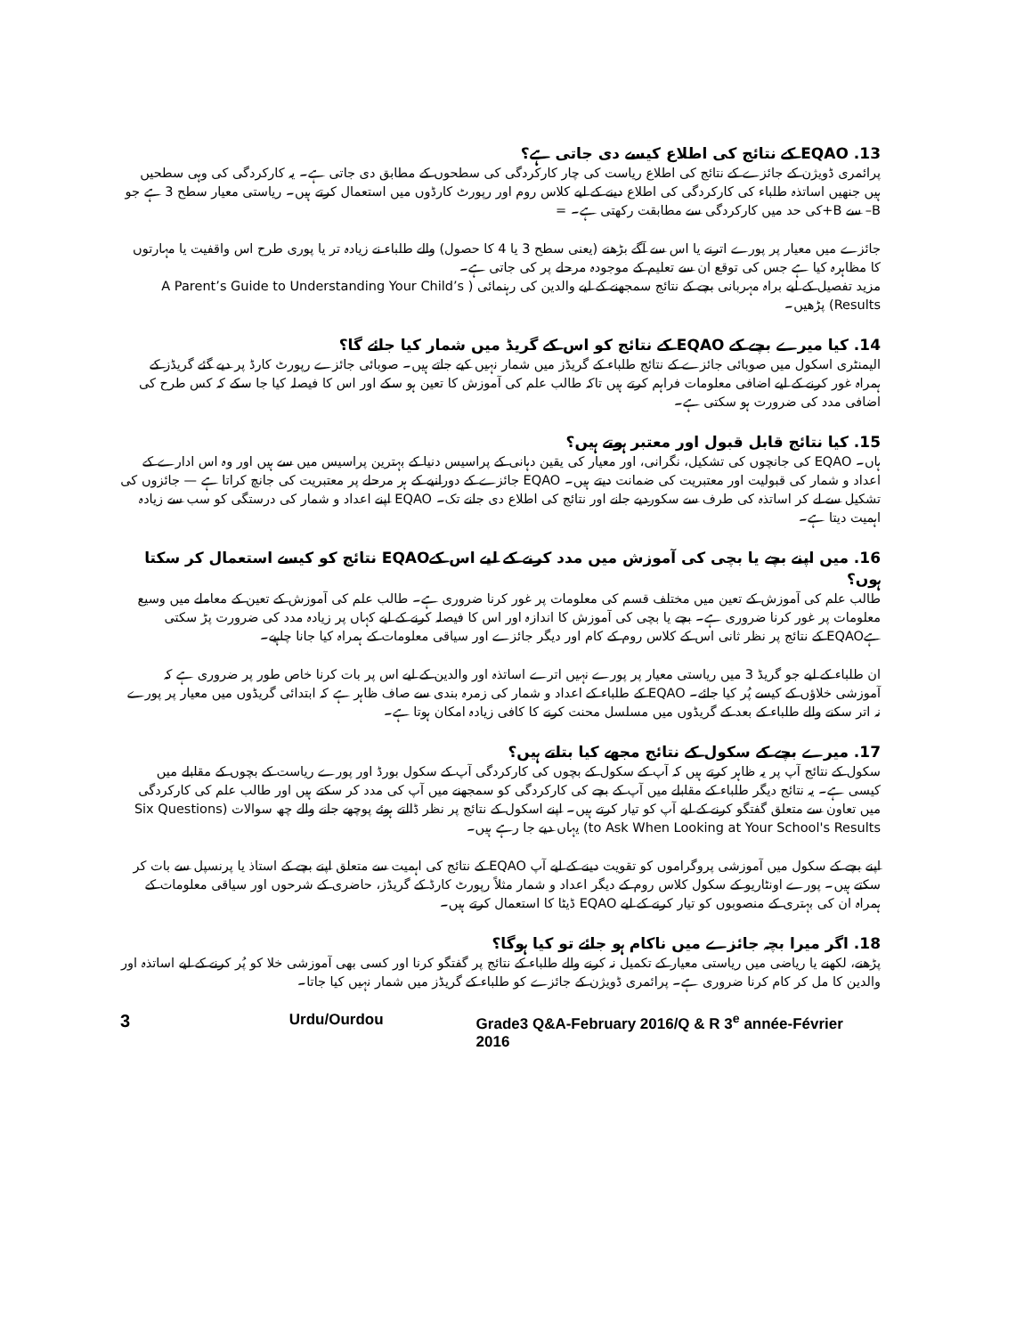13. EQAO کے نتائج کی اطلاع کیسے دی جاتی ہے؟
پرائمری ڈویژن کے جائزے کے نتائج کی اطلاع ریاست کی چار کارکردگی کی سطحوں کے مطابق دی جاتی ہے۔ یہ کارکردگی کی وہی سطحیں ہیں جنھیں اساتذہ طلباء کی کارکردگی کی اطلاع دینے کے لیے کلاس روم اور رپورٹ کارڈوں میں استعمال کرتے ہیں۔ ریاستی معیار سطح 3 ہے جو B– سے B+کی حد میں کارکردگی سے مطابقت رکھتی ہے۔ =
جائزے میں معیار پر پورے اترنے یا اس سے آگے بڑھنے (یعنی سطح 3 یا 4 کا حصول) والے طلباء نے زیادہ تر یا پوری طرح اس واقفیت یا مہارتوں کا مظاہرہ کیا ہے جس کی توقع ان سے تعلیم کے موجودہ مرحلے پر کی جاتی ہے۔
مزید تفصیل کے لیے براہ مہربانی بچے کے نتائج سمجھنے کے لیے والدین کی رہنمائی ( A Parent’s Guide to Understanding Your Child’s Results) پڑھیں۔
14. کیا میرے بچے کے EQAO کے نتائج کو اس کے گریڈ میں شمار کیا جائے گا؟
الیمنٹری اسکول میں صوبائی جائزے کے نتائج طلباء کے گریڈز میں شمار نہیں کیے جاتے ہیں۔ صوبائی جائزے رپورٹ کارڈ پر دیے گئے گریڈز کے ہمراہ غور کرنے کے لیے اضافی معلومات فراہم کرتے ہیں تاکہ طالب علم کی آموزش کا تعین ہو سکے اور اس کا فیصلہ کیا جا سکے کہ کس طرح کی اضافی مدد کی ضرورت ہو سکتی ہے۔
15. کیا نتائج قابل قبول اور معتبر ہوتے ہیں؟
ہاں۔ EQAO کی جانچوں کی تشکیل، نگرانی، اور معیار کی یقین دہانی کے پراسیس دنیا کے بہترین پراسیس میں سے ہیں اور وہ اس ادارے کے اعداد و شمار کی قبولیت اور معتبریت کی ضمانت دیتے ہیں۔ EQAO جائزے کے دورانیے کے ہر مرحلے پر معتبریت کی جانچ کراتا ہے — جائزوں کی تشکیل سے لے کر اساتذہ کی طرف سے سکوردیے جانے اور نتائج کی اطلاع دی جانے تک۔ EQAO اپنے اعداد و شمار کی درستگی کو سب سے زیادہ اہمیت دیتا ہے۔
16. میں اپنے بچے یا بچی کی آموزش میں مدد کرنے کے لیے اس کےEQAO نتائج کو کیسے استعمال کر سکتا ہوں؟
طالب علم کی آموزش کے تعین میں مختلف قسم کی معلومات پر غور کرنا ضروری ہے۔ طالب علم کی آموزش کے تعین کے معاملے میں وسیع معلومات پر غور کرنا ضروری ہے۔ بچے یا بچی کی آموزش کا اندازہ اور اس کا فیصلہ کرنے کے لیے کہاں پر زیادہ مدد کی ضرورت پڑ سکتی ہےEQAO کے نتائج پر نظر ثانی اس کے کلاس روم کے کام اور دیگر جائزے اور سیاقی معلومات کے ہمراہ کیا جانا چاہیے۔
ان طلباء کے لیے جو گریڈ 3 میں ریاستی معیار پر پورے نہیں اترے اساتذہ اور والدین کے لیے اس پر بات کرنا خاص طور پر ضروری ہے کہ آموزشی خلاؤں کے کیسے پُر کیا جائے۔ EQAO کے طلباء کے اعداد و شمار کی زمرہ بندی سے صاف ظاہر ہے کہ ابتدائی گریڈوں میں معیار پر پورے نہ اتر سکنے والے طلباء کے بعد کے گریڈوں میں مسلسل محنت کرنے کا کافی زیادہ امکان ہوتا ہے۔
17. میرے بچے کے سکول کے نتائج مجھے کیا بتاتے ہیں؟
سکول کے نتائج آپ پر یہ ظاہر کرتے ہیں کہ آپ کے سکول کے بچوں کی کارکردگی آپ کے سکول بورڈ اور پورے ریاست کے بچوں کے مقابلے میں کیسی ہے۔ یہ نتائج دیگر طلباء کے مقابلے میں آپ کے بچے کی کارکردگی کو سمجھنے میں آپ کی مدد کر سکتے ہیں اور طالب علم کی کارکردگی میں تعاون سے متعلق گفتگو کرنے کے لیے آپ کو تیار کرتے ہیں۔ اپنے اسکول کے نتائج پر نظر ڈالتے ہوئے پوچھے جانے والے چھ سوالات (Six Questions to Ask When Looking at Your School's Results) یہاں دیے جا رہے ہیں۔
اپنے بچے کے سکول میں آموزشی پروگراموں کو تقویت دینے کے لیے آپ EQAO کے نتائج کی اہمیت سے متعلق اپنے بچے کے استاذ یا پرنسپل سے بات کر سکتے ہیں۔ پورے اونٹاریو کے سکول کلاس روم کے دیگر اعداد و شمار مثلاً رپورٹ کارڈ کے گریڈز، حاضری کے شرحوں اور سیاقی معلومات کے ہمراہ ان کی بہتری کے منصوبوں کو تیار کرنے کے لیے EQAO ڈیٹا کا استعمال کرتے ہیں۔
18. اگر میرا بچہ جائزے میں ناکام ہو جائے تو کیا ہوگا؟
پڑھنے، لکھنے یا ریاضی میں ریاستی معیار کے تکمیل نہ کرنے والے طلباء کے نتائج پر گفتگو کرنا اور کسی بھی آموزشی خلا کو پُر کرنے کے لیے اساتذہ اور والدین کا مل کر کام کرنا ضروری ہے۔ پرائمری ڈویژن کے جائزے کو طلباء کے گریڈز میں شمار نہیں کیا جاتا۔
3 Urdu/Ourdou Grade3 Q&A-February 2016/Q & R 3<sup>e</sup> année-Février 2016